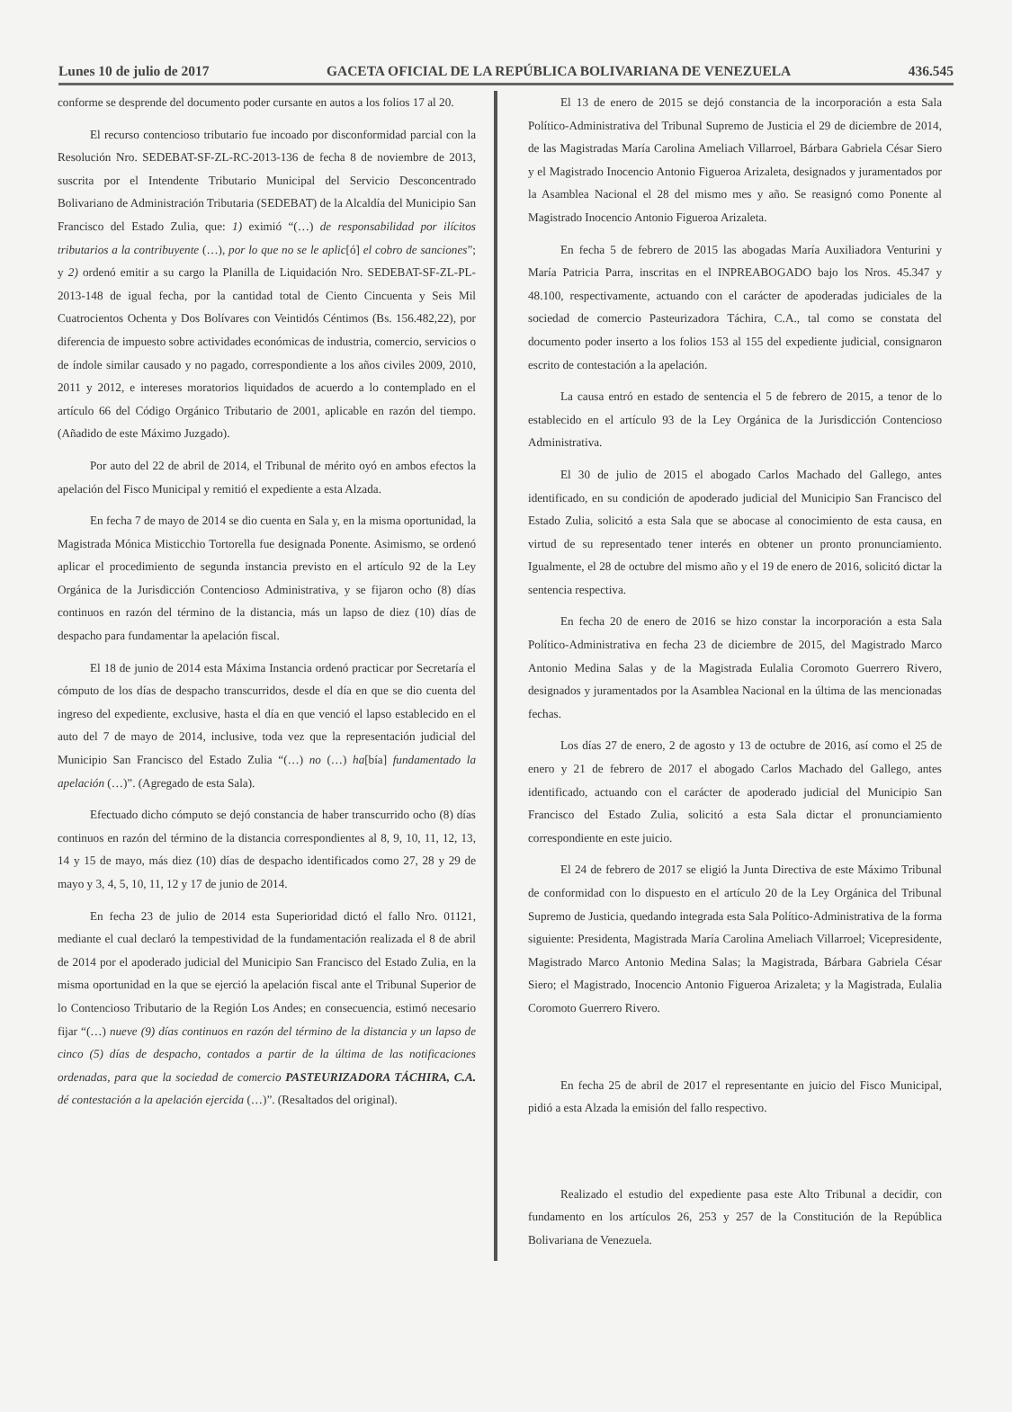Lunes 10 de julio de 2017 GACETA OFICIAL DE LA REPÚBLICA BOLIVARIANA DE VENEZUELA 436.545
conforme se desprende del documento poder cursante en autos a los folios 17 al 20.
El recurso contencioso tributario fue incoado por disconformidad parcial con la Resolución Nro. SEDEBAT-SF-ZL-RC-2013-136 de fecha 8 de noviembre de 2013, suscrita por el Intendente Tributario Municipal del Servicio Desconcentrado Bolivariano de Administración Tributaria (SEDEBAT) de la Alcaldía del Municipio San Francisco del Estado Zulia, que: 1) eximió “(…) de responsabilidad por ilícitos tributarios a la contribuyente (…), por lo que no se le aplic[ó] el cobro de sanciones”; y 2) ordenó emitir a su cargo la Planilla de Liquidación Nro. SEDEBAT-SF-ZL-PL-2013-148 de igual fecha, por la cantidad total de Ciento Cincuenta y Seis Mil Cuatrocientos Ochenta y Dos Bolívares con Veintidós Céntimos (Bs. 156.482,22), por diferencia de impuesto sobre actividades económicas de industria, comercio, servicios o de índole similar causado y no pagado, correspondiente a los años civiles 2009, 2010, 2011 y 2012, e intereses moratorios liquidados de acuerdo a lo contemplado en el artículo 66 del Código Orgánico Tributario de 2001, aplicable en razón del tiempo. (Añadido de este Máximo Juzgado).
Por auto del 22 de abril de 2014, el Tribunal de mérito oyó en ambos efectos la apelación del Fisco Municipal y remitió el expediente a esta Alzada.
En fecha 7 de mayo de 2014 se dio cuenta en Sala y, en la misma oportunidad, la Magistrada Mónica Misticchio Tortorella fue designada Ponente. Asimismo, se ordenó aplicar el procedimiento de segunda instancia previsto en el artículo 92 de la Ley Orgánica de la Jurisdicción Contencioso Administrativa, y se fijaron ocho (8) días continuos en razón del término de la distancia, más un lapso de diez (10) días de despacho para fundamentar la apelación fiscal.
El 18 de junio de 2014 esta Máxima Instancia ordenó practicar por Secretaría el cómputo de los días de despacho transcurridos, desde el día en que se dio cuenta del ingreso del expediente, exclusive, hasta el día en que venció el lapso establecido en el auto del 7 de mayo de 2014, inclusive, toda vez que la representación judicial del Municipio San Francisco del Estado Zulia “(…) no (…) ha[bía] fundamentado la apelación (…)”. (Agregado de esta Sala).
Efectuado dicho cómputo se dejó constancia de haber transcurrido ocho (8) días continuos en razón del término de la distancia correspondientes al 8, 9, 10, 11, 12, 13, 14 y 15 de mayo, más diez (10) días de despacho identificados como 27, 28 y 29 de mayo y 3, 4, 5, 10, 11, 12 y 17 de junio de 2014.
En fecha 23 de julio de 2014 esta Superioridad dictó el fallo Nro. 01121, mediante el cual declaró la tempestividad de la fundamentación realizada el 8 de abril de 2014 por el apoderado judicial del Municipio San Francisco del Estado Zulia, en la misma oportunidad en la que se ejerció la apelación fiscal ante el Tribunal Superior de lo Contencioso Tributario de la Región Los Andes; en consecuencia, estimó necesario fijar “(…) nueve (9) días continuos en razón del término de la distancia y un lapso de cinco (5) días de despacho, contados a partir de la última de las notificaciones ordenadas, para que la sociedad de comercio PASTEURIZADORA TÁCHIRA, C.A. dé contestación a la apelación ejercida (…)”. (Resaltados del original).
El 13 de enero de 2015 se dejó constancia de la incorporación a esta Sala Político-Administrativa del Tribunal Supremo de Justicia el 29 de diciembre de 2014, de las Magistradas María Carolina Ameliach Villarroel, Bárbara Gabriela César Siero y el Magistrado Inocencio Antonio Figueroa Arizaleta, designados y juramentados por la Asamblea Nacional el 28 del mismo mes y año. Se reasignó como Ponente al Magistrado Inocencio Antonio Figueroa Arizaleta.
En fecha 5 de febrero de 2015 las abogadas María Auxiliadora Venturini y María Patricia Parra, inscritas en el INPREABOGADO bajo los Nros. 45.347 y 48.100, respectivamente, actuando con el carácter de apoderadas judiciales de la sociedad de comercio Pasteurizadora Táchira, C.A., tal como se constata del documento poder inserto a los folios 153 al 155 del expediente judicial, consignaron escrito de contestación a la apelación.
La causa entró en estado de sentencia el 5 de febrero de 2015, a tenor de lo establecido en el artículo 93 de la Ley Orgánica de la Jurisdicción Contencioso Administrativa.
El 30 de julio de 2015 el abogado Carlos Machado del Gallego, antes identificado, en su condición de apoderado judicial del Municipio San Francisco del Estado Zulia, solicitó a esta Sala que se abocase al conocimiento de esta causa, en virtud de su representado tener interés en obtener un pronto pronunciamiento. Igualmente, el 28 de octubre del mismo año y el 19 de enero de 2016, solicitó dictar la sentencia respectiva.
En fecha 20 de enero de 2016 se hizo constar la incorporación a esta Sala Político-Administrativa en fecha 23 de diciembre de 2015, del Magistrado Marco Antonio Medina Salas y de la Magistrada Eulalia Coromoto Guerrero Rivero, designados y juramentados por la Asamblea Nacional en la última de las mencionadas fechas.
Los días 27 de enero, 2 de agosto y 13 de octubre de 2016, así como el 25 de enero y 21 de febrero de 2017 el abogado Carlos Machado del Gallego, antes identificado, actuando con el carácter de apoderado judicial del Municipio San Francisco del Estado Zulia, solicitó a esta Sala dictar el pronunciamiento correspondiente en este juicio.
El 24 de febrero de 2017 se eligió la Junta Directiva de este Máximo Tribunal de conformidad con lo dispuesto en el artículo 20 de la Ley Orgánica del Tribunal Supremo de Justicia, quedando integrada esta Sala Político-Administrativa de la forma siguiente: Presidenta, Magistrada María Carolina Ameliach Villarroel; Vicepresidente, Magistrado Marco Antonio Medina Salas; la Magistrada, Bárbara Gabriela César Siero; el Magistrado, Inocencio Antonio Figueroa Arizaleta; y la Magistrada, Eulalia Coromoto Guerrero Rivero.
En fecha 25 de abril de 2017 el representante en juicio del Fisco Municipal, pidió a esta Alzada la emisión del fallo respectivo.
Realizado el estudio del expediente pasa este Alto Tribunal a decidir, con fundamento en los artículos 26, 253 y 257 de la Constitución de la República Bolivariana de Venezuela.